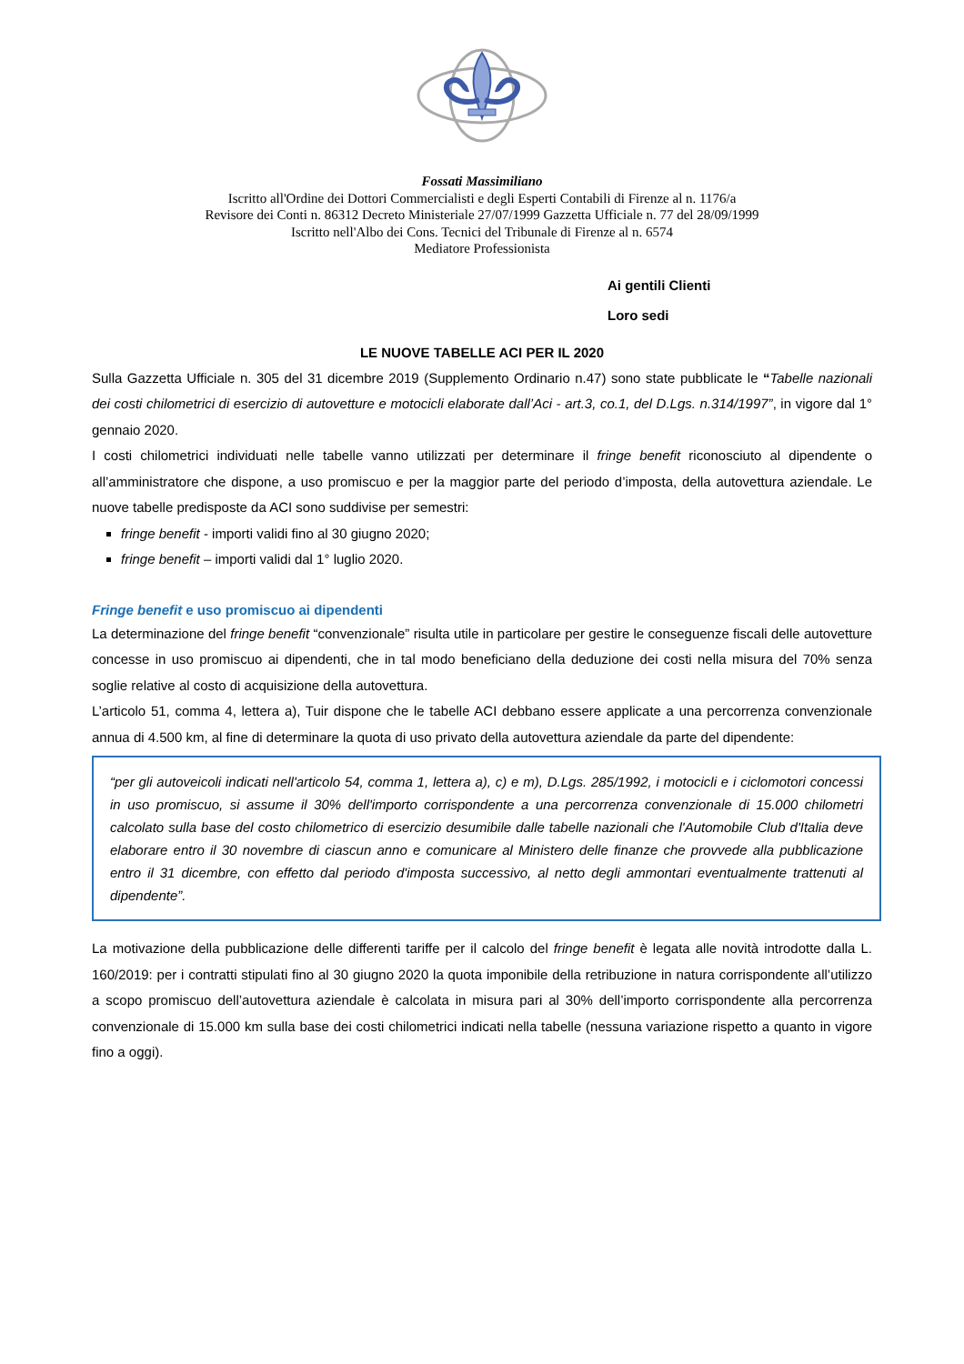Fossati Massimiliano
Iscritto all'Ordine dei Dottori Commercialisti e degli Esperti Contabili di Firenze al n. 1176/a
Revisore dei Conti n. 86312 Decreto Ministeriale 27/07/1999 Gazzetta Ufficiale n. 77 del 28/09/1999
Iscritto nell'Albo dei Cons. Tecnici del Tribunale di Firenze al n. 6574
Mediatore Professionista
Ai gentili Clienti
Loro sedi
LE NUOVE TABELLE ACI PER IL 2020
Sulla Gazzetta Ufficiale n. 305 del 31 dicembre 2019 (Supplemento Ordinario n.47) sono state pubblicate le “Tabelle nazionali dei costi chilometrici di esercizio di autovetture e motocicli elaborate dall’Aci - art.3, co.1, del D.Lgs. n.314/1997”, in vigore dal 1° gennaio 2020.
I costi chilometrici individuati nelle tabelle vanno utilizzati per determinare il fringe benefit riconosciuto al dipendente o all’amministratore che dispone, a uso promiscuo e per la maggior parte del periodo d’imposta, della autovettura aziendale. Le nuove tabelle predisposte da ACI sono suddivise per semestri:
fringe benefit - importi validi fino al 30 giugno 2020;
fringe benefit – importi validi dal 1° luglio 2020.
Fringe benefit e uso promiscuo ai dipendenti
La determinazione del fringe benefit “convenzionale” risulta utile in particolare per gestire le conseguenze fiscali delle autovetture concesse in uso promiscuo ai dipendenti, che in tal modo beneficiano della deduzione dei costi nella misura del 70% senza soglie relative al costo di acquisizione della autovettura.
L’articolo 51, comma 4, lettera a), Tuir dispone che le tabelle ACI debbano essere applicate a una percorrenza convenzionale annua di 4.500 km, al fine di determinare la quota di uso privato della autovettura aziendale da parte del dipendente:
“per gli autoveicoli indicati nell'articolo 54, comma 1, lettera a), c) e m), D.Lgs. 285/1992, i motocicli e i ciclomotori concessi in uso promiscuo, si assume il 30% dell'importo corrispondente a una percorrenza convenzionale di 15.000 chilometri calcolato sulla base del costo chilometrico di esercizio desumibile dalle tabelle nazionali che l'Automobile Club d'Italia deve elaborare entro il 30 novembre di ciascun anno e comunicare al Ministero delle finanze che provvede alla pubblicazione entro il 31 dicembre, con effetto dal periodo d'imposta successivo, al netto degli ammontari eventualmente trattenuti al dipendente”.
La motivazione della pubblicazione delle differenti tariffe per il calcolo del fringe benefit è legata alle novità introdotte dalla L. 160/2019: per i contratti stipulati fino al 30 giugno 2020 la quota imponibile della retribuzione in natura corrispondente all’utilizzo a scopo promiscuo dell’autovettura aziendale è calcolata in misura pari al 30% dell’importo corrispondente alla percorrenza convenzionale di 15.000 km sulla base dei costi chilometrici indicati nella tabelle (nessuna variazione rispetto a quanto in vigore fino a oggi).